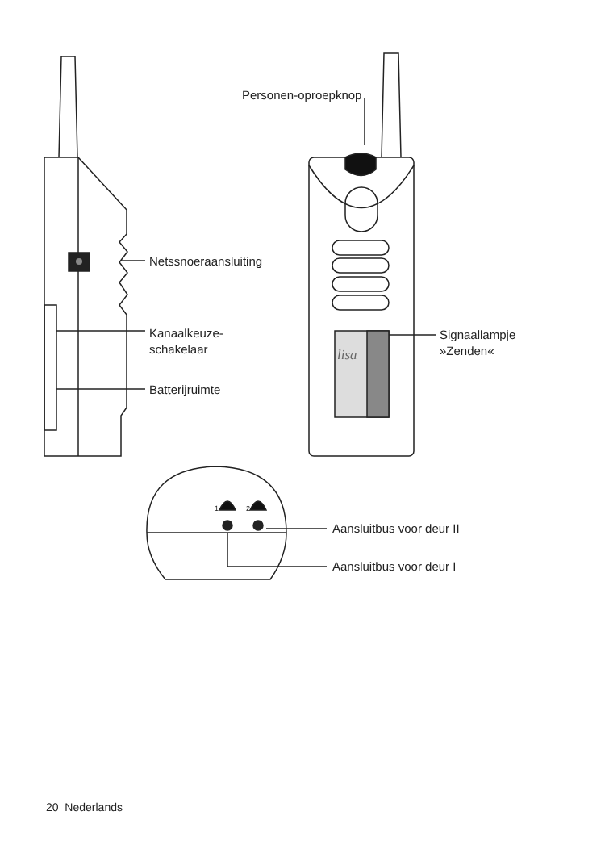Personen-oproepknop
Netssnoeraansluiting
Kanaalkeuze-
schakelaar
Batterijruimte
Signaallampje
»Zenden«
lisa
1 2
Aansluitbus voor deur II
Aansluitbus voor deur I
20 Nederlands